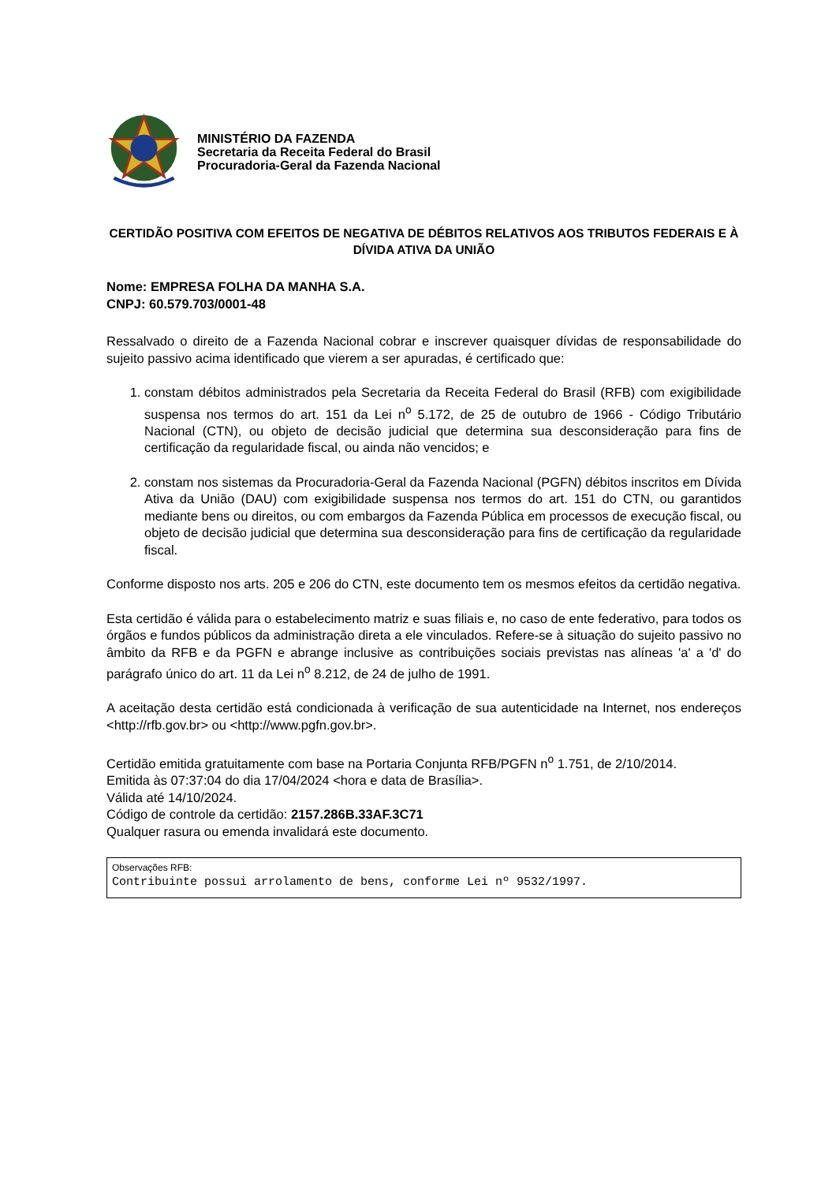MINISTÉRIO DA FAZENDA
Secretaria da Receita Federal do Brasil
Procuradoria-Geral da Fazenda Nacional
CERTIDÃO POSITIVA COM EFEITOS DE NEGATIVA DE DÉBITOS RELATIVOS AOS TRIBUTOS FEDERAIS E À DÍVIDA ATIVA DA UNIÃO
Nome: EMPRESA FOLHA DA MANHA S.A.
CNPJ: 60.579.703/0001-48
Ressalvado o direito de a Fazenda Nacional cobrar e inscrever quaisquer dívidas de responsabilidade do sujeito passivo acima identificado que vierem a ser apuradas, é certificado que:
1. constam débitos administrados pela Secretaria da Receita Federal do Brasil (RFB) com exigibilidade suspensa nos termos do art. 151 da Lei n<sup>o</sup> 5.172, de 25 de outubro de 1966 - Código Tributário Nacional (CTN), ou objeto de decisão judicial que determina sua desconsideração para fins de certificação da regularidade fiscal, ou ainda não vencidos; e
2. constam nos sistemas da Procuradoria-Geral da Fazenda Nacional (PGFN) débitos inscritos em Dívida Ativa da União (DAU) com exigibilidade suspensa nos termos do art. 151 do CTN, ou garantidos mediante bens ou direitos, ou com embargos da Fazenda Pública em processos de execução fiscal, ou objeto de decisão judicial que determina sua desconsideração para fins de certificação da regularidade fiscal.
Conforme disposto nos arts. 205 e 206 do CTN, este documento tem os mesmos efeitos da certidão negativa.
Esta certidão é válida para o estabelecimento matriz e suas filiais e, no caso de ente federativo, para todos os órgãos e fundos públicos da administração direta a ele vinculados. Refere-se à situação do sujeito passivo no âmbito da RFB e da PGFN e abrange inclusive as contribuições sociais previstas nas alíneas 'a' a 'd' do parágrafo único do art. 11 da Lei n<sup>o</sup> 8.212, de 24 de julho de 1991.
A aceitação desta certidão está condicionada à verificação de sua autenticidade na Internet, nos endereços <http://rfb.gov.br> ou <http://www.pgfn.gov.br>.
Certidão emitida gratuitamente com base na Portaria Conjunta RFB/PGFN n<sup>o</sup> 1.751, de 2/10/2014.
Emitida às 07:37:04 do dia 17/04/2024 <hora e data de Brasília>.
Válida até 14/10/2024.
Código de controle da certidão: 2157.286B.33AF.3C71
Qualquer rasura ou emenda invalidará este documento.
Observações RFB:
Contribuinte possui arrolamento de bens, conforme Lei nº 9532/1997.